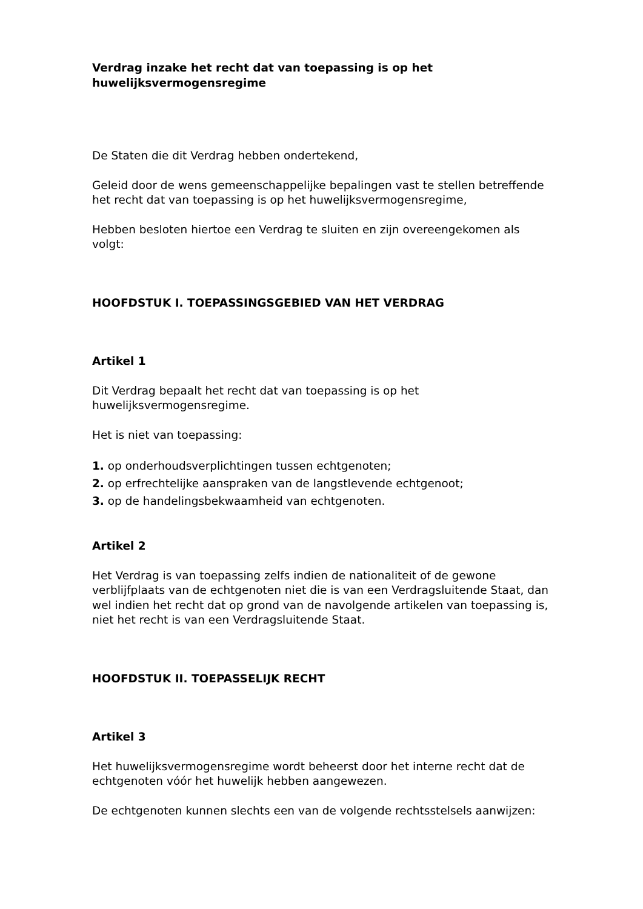Verdrag inzake het recht dat van toepassing is op het huwelijksvermogensregime
De Staten die dit Verdrag hebben ondertekend,
Geleid door de wens gemeenschappelijke bepalingen vast te stellen betreffende het recht dat van toepassing is op het huwelijksvermogensregime,
Hebben besloten hiertoe een Verdrag te sluiten en zijn overeengekomen als volgt:
HOOFDSTUK I. TOEPASSINGSGEBIED VAN HET VERDRAG
Artikel 1
Dit Verdrag bepaalt het recht dat van toepassing is op het huwelijksvermogensregime.
Het is niet van toepassing:
1. op onderhoudsverplichtingen tussen echtgenoten;
2. op erfrechtelijke aanspraken van de langstlevende echtgenoot;
3. op de handelingsbekwaamheid van echtgenoten.
Artikel 2
Het Verdrag is van toepassing zelfs indien de nationaliteit of de gewone verblijfplaats van de echtgenoten niet die is van een Verdragsluitende Staat, dan wel indien het recht dat op grond van de navolgende artikelen van toepassing is, niet het recht is van een Verdragsluitende Staat.
HOOFDSTUK II. TOEPASSELIJK RECHT
Artikel 3
Het huwelijksvermogensregime wordt beheerst door het interne recht dat de echtgenoten vóór het huwelijk hebben aangewezen.
De echtgenoten kunnen slechts een van de volgende rechtsstelsels aanwijzen: